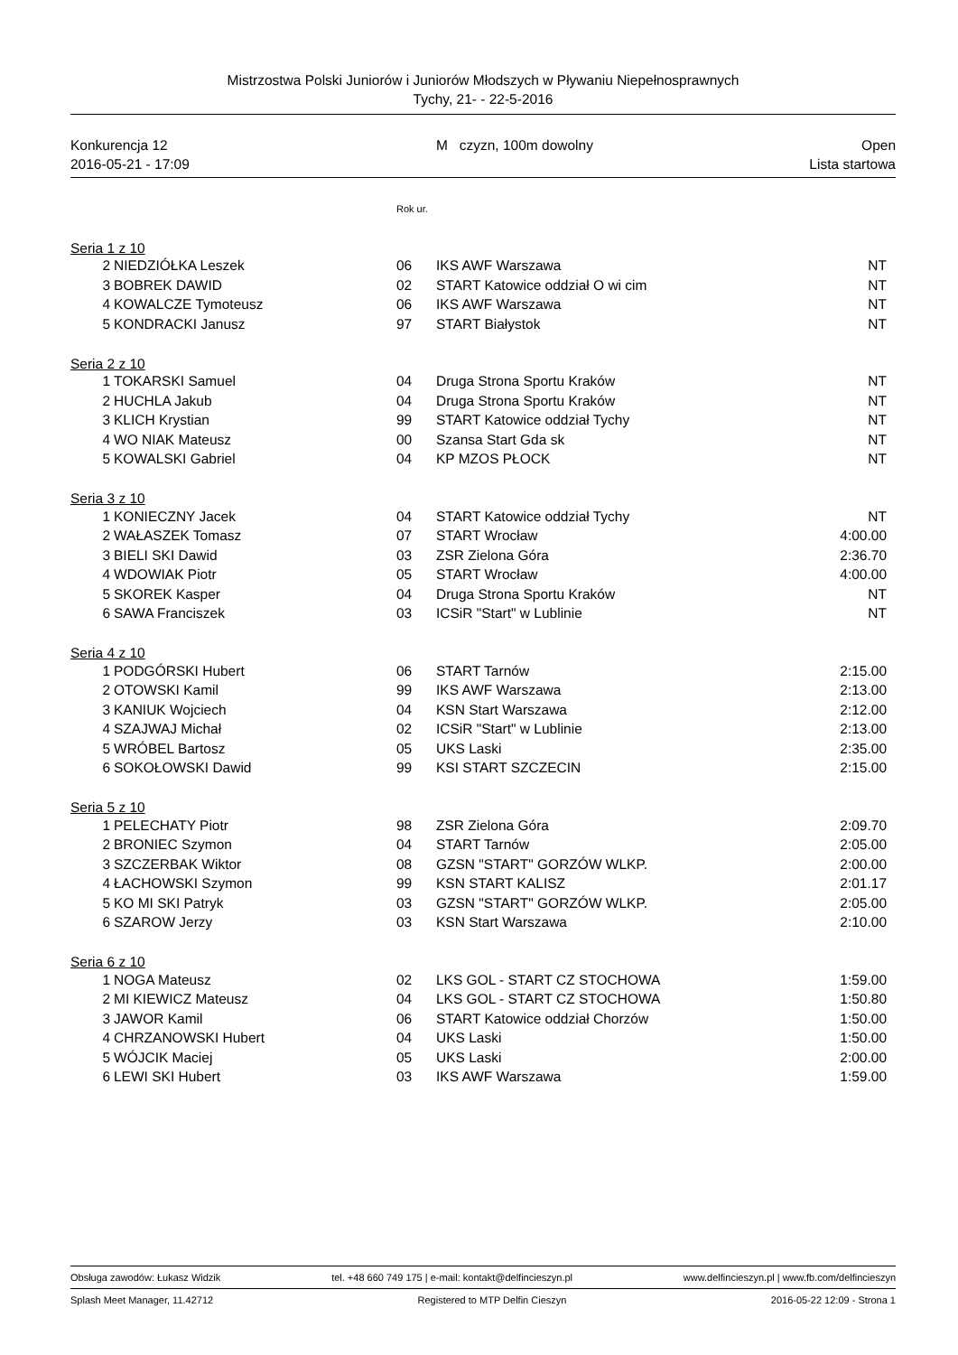Mistrzostwa Polski Juniorów i Juniorów Młodszych w Pływaniu Niepełnosprawnych
Tychy, 21- - 22-5-2016
Konkurencja 12 M czyzn, 100m dowolny Open
2016-05-21 - 17:09 Lista startowa
| | | Rok ur. | | |
| Seria 1 z 10 | | | | |
| 2 | NIEDZIÓŁKA Leszek | 06 | IKS AWF Warszawa | NT |
| 3 | BOBREK DAWID | 02 | START Katowice oddział O wi cim | NT |
| 4 | KOWALCZE Tymoteusz | 06 | IKS AWF Warszawa | NT |
| 5 | KONDRACKI Janusz | 97 | START Białystok | NT |
| Seria 2 z 10 | | | | |
| 1 | TOKARSKI Samuel | 04 | Druga Strona Sportu Kraków | NT |
| 2 | HUCHLA Jakub | 04 | Druga Strona Sportu Kraków | NT |
| 3 | KLICH Krystian | 99 | START Katowice oddział Tychy | NT |
| 4 | WO NIAK Mateusz | 00 | Szansa Start Gda sk | NT |
| 5 | KOWALSKI Gabriel | 04 | KP MZOS PŁOCK | NT |
| Seria 3 z 10 | | | | |
| 1 | KONIECZNY Jacek | 04 | START Katowice oddział Tychy | NT |
| 2 | WAŁASZEK Tomasz | 07 | START Wrocław | 4:00.00 |
| 3 | BIELI SKI Dawid | 03 | ZSR Zielona Góra | 2:36.70 |
| 4 | WDOWIAK Piotr | 05 | START Wrocław | 4:00.00 |
| 5 | SKOREK Kasper | 04 | Druga Strona Sportu Kraków | NT |
| 6 | SAWA Franciszek | 03 | ICSiR "Start" w Lublinie | NT |
| Seria 4 z 10 | | | | |
| 1 | PODGÓRSKI Hubert | 06 | START Tarnów | 2:15.00 |
| 2 | OTOWSKI Kamil | 99 | IKS AWF Warszawa | 2:13.00 |
| 3 | KANIUK Wojciech | 04 | KSN Start Warszawa | 2:12.00 |
| 4 | SZAJWAJ Michał | 02 | ICSiR "Start" w Lublinie | 2:13.00 |
| 5 | WRÓBEL Bartosz | 05 | UKS Laski | 2:35.00 |
| 6 | SOKOŁOWSKI Dawid | 99 | KSI START SZCZECIN | 2:15.00 |
| Seria 5 z 10 | | | | |
| 1 | PELECHATY Piotr | 98 | ZSR Zielona Góra | 2:09.70 |
| 2 | BRONIEC Szymon | 04 | START Tarnów | 2:05.00 |
| 3 | SZCZERBAK Wiktor | 08 | GZSN "START" GORZÓW WLKP. | 2:00.00 |
| 4 | ŁACHOWSKI Szymon | 99 | KSN START KALISZ | 2:01.17 |
| 5 | KO MI SKI Patryk | 03 | GZSN "START" GORZÓW WLKP. | 2:05.00 |
| 6 | SZAROW Jerzy | 03 | KSN Start Warszawa | 2:10.00 |
| Seria 6 z 10 | | | | |
| 1 | NOGA Mateusz | 02 | LKS GOL - START CZ STOCHOWA | 1:59.00 |
| 2 | MI KIEWICZ Mateusz | 04 | LKS GOL - START CZ STOCHOWA | 1:50.80 |
| 3 | JAWOR Kamil | 06 | START Katowice oddział Chorzów | 1:50.00 |
| 4 | CHRZANOWSKI Hubert | 04 | UKS Laski | 1:50.00 |
| 5 | WÓJCIK Maciej | 05 | UKS Laski | 2:00.00 |
| 6 | LEWI SKI Hubert | 03 | IKS AWF Warszawa | 1:59.00 |
Obsługa zawodów: Łukasz Widzik tel. +48 660 749 175 | e-mail: kontakt@delfincieszyn.pl www.delfincieszyn.pl | www.fb.com/delfincieszyn
Splash Meet Manager, 11.42712 Registered to MTP Delfin Cieszyn 2016-05-22 12:09 - Strona 1